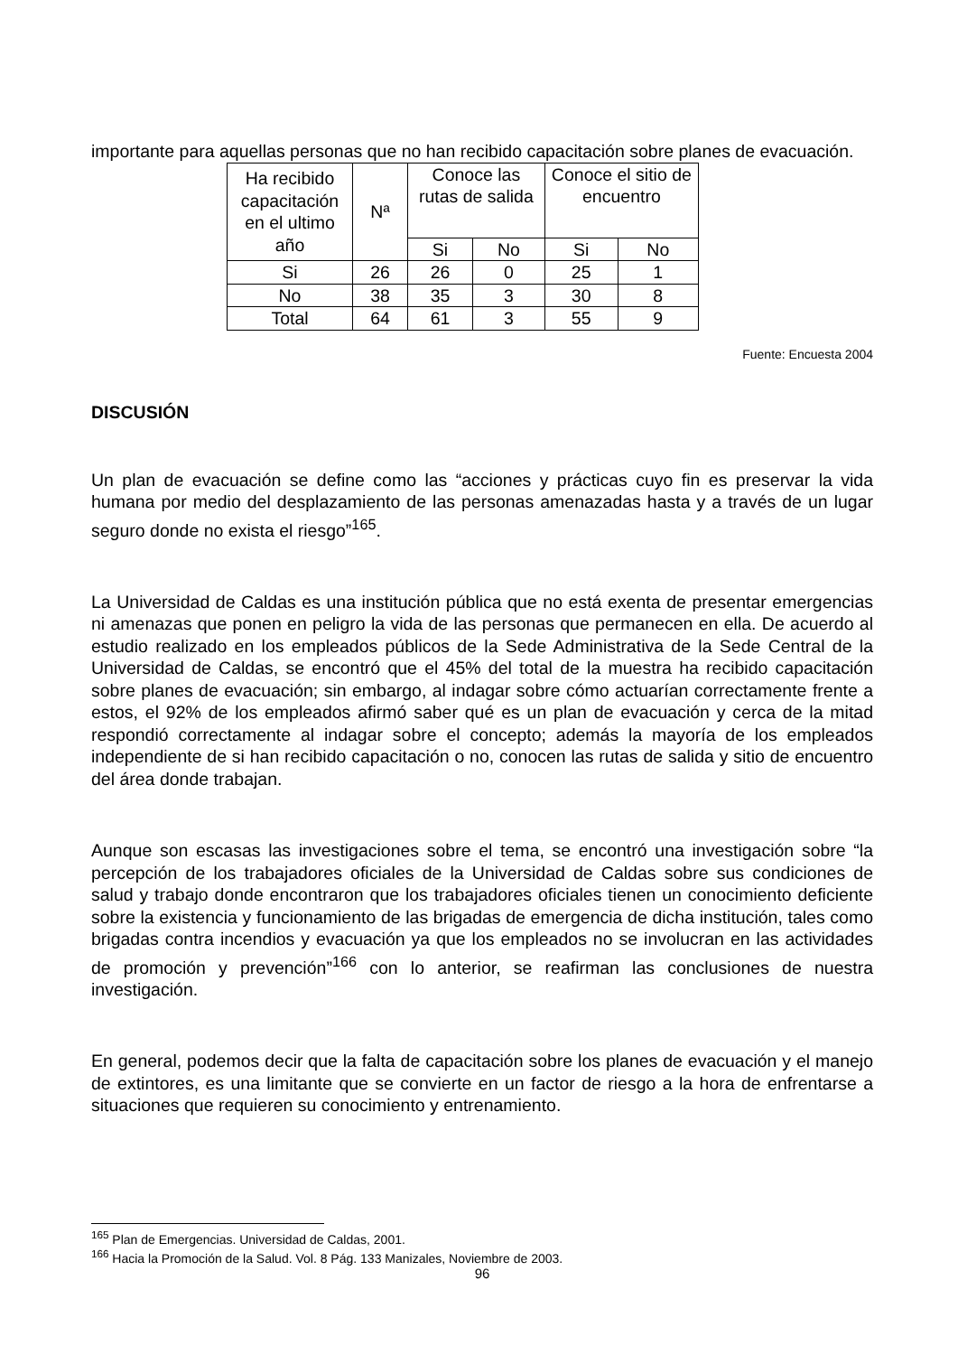importante para aquellas personas que no han recibido capacitación sobre planes de evacuación.
| Ha recibido capacitación en el ultimo año | Nª | Conoce las rutas de salida | | Conoce el sitio de encuentro | |
| | | Si | No | Si | No |
| Si | 26 | 26 | 0 | 25 | 1 |
| No | 38 | 35 | 3 | 30 | 8 |
| Total | 64 | 61 | 3 | 55 | 9 |
Fuente: Encuesta 2004
DISCUSIÓN
Un plan de evacuación se define como las “acciones y prácticas cuyo fin es preservar la vida humana por medio del desplazamiento de las personas amenazadas hasta y a través de un lugar seguro donde no exista el riesgo”<sup>165</sup>.
La Universidad de Caldas es una institución pública que no está exenta de presentar emergencias ni amenazas que ponen en peligro la vida de las personas que permanecen en ella. De acuerdo al estudio realizado en los empleados públicos de la Sede Administrativa de la Sede Central de la Universidad de Caldas, se encontró que el 45% del total de la muestra ha recibido capacitación sobre planes de evacuación; sin embargo, al indagar sobre cómo actuarían correctamente frente a estos, el 92% de los empleados afirmó saber qué es un plan de evacuación y cerca de la mitad respondió correctamente al indagar sobre el concepto; además la mayoría de los empleados independiente de si han recibido capacitación o no, conocen las rutas de salida y sitio de encuentro del área donde trabajan.
Aunque son escasas las investigaciones sobre el tema, se encontró una investigación sobre “la percepción de los trabajadores oficiales de la Universidad de Caldas sobre sus condiciones de salud y trabajo donde encontraron que los trabajadores oficiales tienen un conocimiento deficiente sobre la existencia y funcionamiento de las brigadas de emergencia de dicha institución, tales como brigadas contra incendios y evacuación ya que los empleados no se involucran en las actividades de promoción y prevención”<sup>166</sup> con lo anterior, se reafirman las conclusiones de nuestra investigación.
En general, podemos decir que la falta de capacitación sobre los planes de evacuación y el manejo de extintores, es una limitante que se convierte en un factor de riesgo a la hora de enfrentarse a situaciones que requieren su conocimiento y entrenamiento.
<sup>165</sup> Plan de Emergencias. Universidad de Caldas, 2001.
<sup>166</sup> Hacia la Promoción de la Salud. Vol. 8 Pág. 133 Manizales, Noviembre de 2003.
96